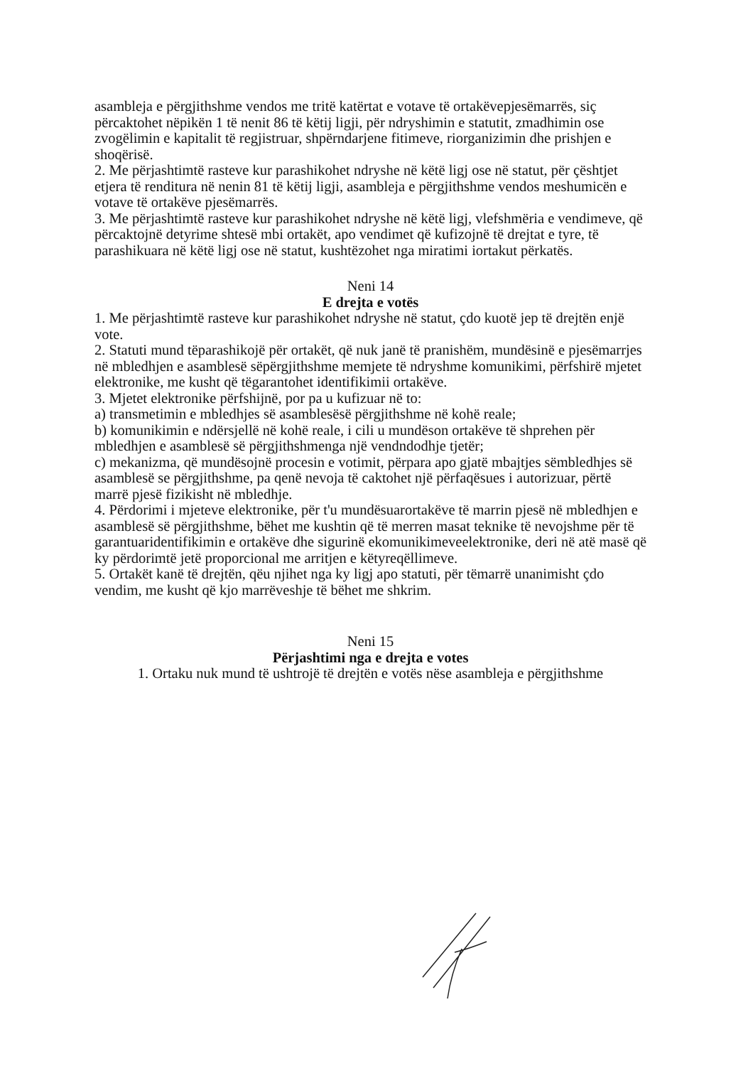asambleja e përgjithshme vendos me tritë katërtat e votave të ortakëvepjesëmarrës, siç përcaktohet nëpikën 1 të nenit 86 të këtij ligji, për ndryshimin e statutit, zmadhimin ose zvogëlimin e kapitalit të regjistruar, shpërndarjene fitimeve, riorganizimin dhe prishjen e shoqërisë.
2. Me përjashtimtë rasteve kur parashikohet ndryshe në këtë ligj ose në statut, për çështjet etjera të renditura në nenin 81 të këtij ligji, asambleja e përgjithshme vendos meshumicën e votave të ortakëve pjesëmarrës.
3. Me përjashtimtë rasteve kur parashikohet ndryshe në këtë ligj, vlefshmëria e vendimeve, që përcaktojnë detyrime shtesë mbi ortakët, apo vendimet që kufizojnë të drejtat e tyre, të parashikuara në këtë ligj ose në statut, kushtëzohet nga miratimi iortakut përkatës.
Neni 14
E drejta e votës
1. Me përjashtimtë rasteve kur parashikohet ndryshe në statut, çdo kuotë jep të drejtën enjë vote.
2. Statuti mund tëparashikojë për ortakët, që nuk janë të pranishëm, mundësinë e pjesëmarrjes në mbledhjen e asamblesë sëpërgjithshme memjete të ndryshme komunikimi, përfshirë mjetet elektronike, me kusht që tëgarantohet identifikimii ortakëve.
3. Mjetet elektronike përfshijnë, por pa u kufizuar në to:
a) transmetimin e mbledhjes së asamblesësë përgjithshme në kohë reale;
b) komunikimin e ndërsjellë në kohë reale, i cili u mundëson ortakëve të shprehen për mbledhjen e asamblesë së përgjithshmenga një vendndodhje tjetër;
c) mekanizma, që mundësojnë procesin e votimit, përpara apo gjatë mbajtjes sëmbledhjes së asamblesë se përgjithshme, pa qenë nevoja të caktohet një përfaqësues i autorizuar, përtë marrë pjesë fizikisht në mbledhje.
4. Përdorimi i mjeteve elektronike, për t'u mundësuarortakëve të marrin pjesë në mbledhjen e asamblesë së përgjithshme, bëhet me kushtin që të merren masat teknike të nevojshme për të garantuaridentifikimin e ortakëve dhe sigurinë ekomunikimeveelektronike, deri në atë masë që ky përdorimtë jetë proporcional me arritjen e këtyreqëllimeve.
5. Ortakët kanë të drejtën, qëu njihet nga ky ligj apo statuti, për tëmarrë unanimisht çdo vendim, me kusht që kjo marrëveshje të bëhet me shkrim.
Neni 15
Përjashtimi nga e drejta e votes
1. Ortaku nuk mund të ushtrojë të drejtën e votës nëse asambleja e përgjithshme